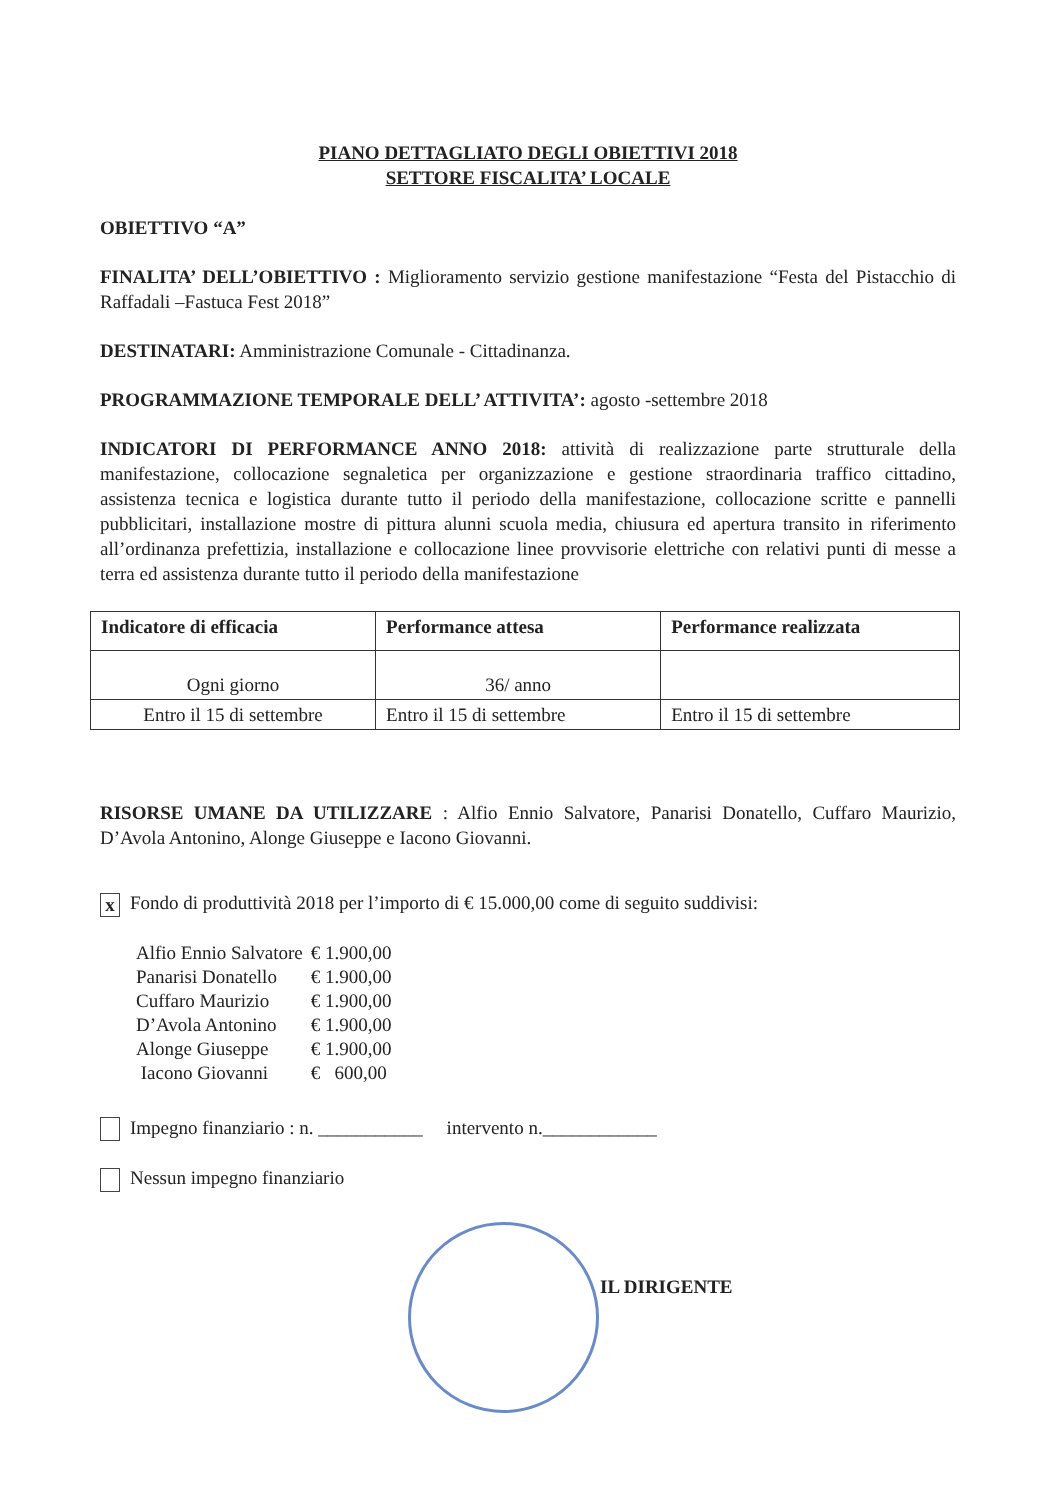PIANO DETTAGLIATO DEGLI OBIETTIVI 2018
SETTORE FISCALITA’ LOCALE
OBIETTIVO “A”
FINALITA’ DELL’OBIETTIVO : Miglioramento servizio gestione manifestazione “Festa del Pistacchio di Raffadali –Fastuca Fest 2018”
DESTINATARI: Amministrazione Comunale - Cittadinanza.
PROGRAMMAZIONE TEMPORALE DELL’ ATTIVITA’: agosto -settembre 2018
INDICATORI DI PERFORMANCE ANNO 2018: attività di realizzazione parte strutturale della manifestazione, collocazione segnaletica per organizzazione e gestione straordinaria traffico cittadino, assistenza tecnica e logistica durante tutto il periodo della manifestazione, collocazione scritte e pannelli pubblicitari, installazione mostre di pittura alunni scuola media, chiusura ed apertura transito in riferimento all’ordinanza prefettizia, installazione e collocazione linee provvisorie elettriche con relativi punti di messe a terra ed assistenza durante tutto il periodo della manifestazione
| Indicatore di efficacia | Performance attesa | Performance realizzata |
| --- | --- | --- |
| Ogni giorno | 36/ anno | |
| Entro il 15 di settembre | Entro il 15 di settembre | Entro il 15 di settembre |
RISORSE UMANE DA UTILIZZARE : Alfio Ennio Salvatore, Panarisi Donatello, Cuffaro Maurizio, D’Avola Antonino, Alonge Giuseppe e Iacono Giovanni.
x Fondo di produttività 2018 per l’importo di € 15.000,00 come di seguito suddivisi:
| Alfio Ennio Salvatore | € 1.900,00 |
| Panarisi Donatello | € 1.900,00 |
| Cuffaro Maurizio | € 1.900,00 |
| D’Avola Antonino | € 1.900,00 |
| Alonge Giuseppe | € 1.900,00 |
| Iacono Giovanni | € 600,00 |
Impegno finanziario : n. ___________ intervento n.____________
Nessun impegno finanziario
IL DIRIGENTE